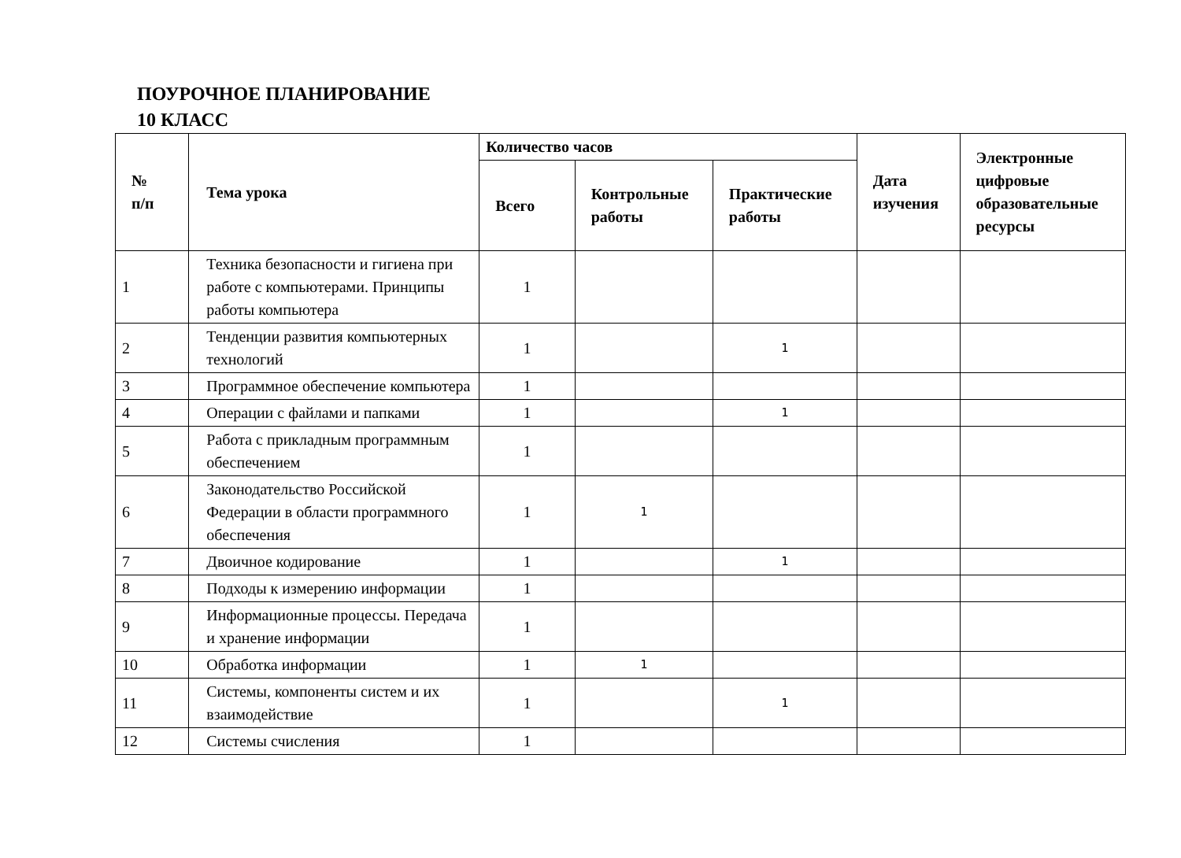ПОУРОЧНОЕ ПЛАНИРОВАНИЕ
10 КЛАСС
| № п/п | Тема урока | Количество часов | | | Дата изучения | Электронные цифровые образовательные ресурсы |
| --- | --- | --- | --- | --- | --- | --- |
| | | Всего | Контрольные работы | Практические работы | | |
| 1 | Техника безопасности и гигиена при работе с компьютерами. Принципы работы компьютера | 1 | | | | |
| 2 | Тенденции развития компьютерных технологий | 1 | | 1 | | |
| 3 | Программное обеспечение компьютера | 1 | | | | |
| 4 | Операции с файлами и папками | 1 | | 1 | | |
| 5 | Работа с прикладным программным обеспечением | 1 | | | | |
| 6 | Законодательство Российской Федерации в области программного обеспечения | 1 | 1 | | | |
| 7 | Двоичное кодирование | 1 | | 1 | | |
| 8 | Подходы к измерению информации | 1 | | | | |
| 9 | Информационные процессы. Передача и хранение информации | 1 | | | | |
| 10 | Обработка информации | 1 | 1 | | | |
| 11 | Системы, компоненты систем и их взаимодействие | 1 | | 1 | | |
| 12 | Системы счисления | 1 | | | | |